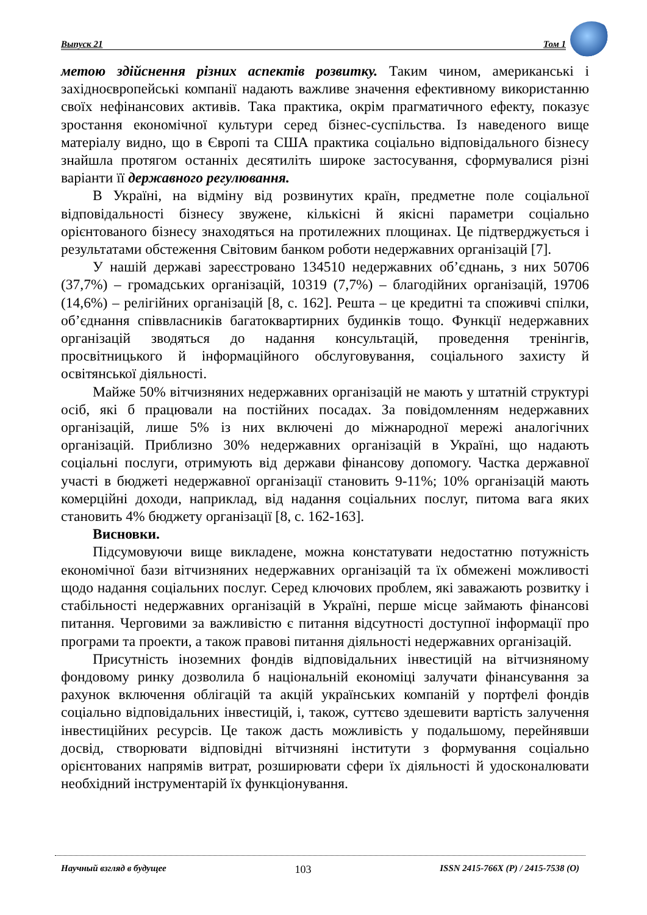Выпуск 21 Том 1
метою здійснення різних аспектів розвитку. Таким чином, американські і західноєвропейські компанії надають важливе значення ефективному використанню своїх нефінансових активів. Така практика, окрім прагматичного ефекту, показує зростання економічної культури серед бізнес-суспільства. Із наведеного вище матеріалу видно, що в Європі та США практика соціально відповідального бізнесу знайшла протягом останніх десятиліть широке застосування, сформувалися різні варіанти її державного регулювання.
В Україні, на відміну від розвинутих країн, предметне поле соціальної відповідальності бізнесу звужене, кількісні й якісні параметри соціально орієнтованого бізнесу знаходяться на протилежних площинах. Це підтверджується і результатами обстеження Світовим банком роботи недержавних організацій [7].
У нашій державі зареєстровано 134510 недержавних об’єднань, з них 50706 (37,7%) – громадських організацій, 10319 (7,7%) – благодійних організацій, 19706 (14,6%) – релігійних організацій [8, с. 162]. Решта – це кредитні та споживчі спілки, об’єднання співвласників багатоквартирних будинків тощо. Функції недержавних організацій зводяться до надання консультацій, проведення тренінгів, просвітницького й інформаційного обслуговування, соціального захисту й освітянської діяльності.
Майже 50% вітчизняних недержавних організацій не мають у штатній структурі осіб, які б працювали на постійних посадах. За повідомленням недержавних організацій, лише 5% із них включені до міжнародної мережі аналогічних організацій. Приблизно 30% недержавних організацій в Україні, що надають соціальні послуги, отримують від держави фінансову допомогу. Частка державної участі в бюджеті недержавної організації становить 9-11%; 10% організацій мають комерційні доходи, наприклад, від надання соціальних послуг, питома вага яких становить 4% бюджету організації [8, с. 162-163].
Висновки.
Підсумовуючи вище викладене, можна констатувати недостатню потужність економічної бази вітчизняних недержавних організацій та їх обмежені можливості щодо надання соціальних послуг. Серед ключових проблем, які заважають розвитку і стабільності недержавних організацій в Україні, перше місце займають фінансові питання. Черговими за важливістю є питання відсутності доступної інформації про програми та проекти, а також правові питання діяльності недержавних організацій.
Присутність іноземних фондів відповідальних інвестицій на вітчизняному фондовому ринку дозволила б національній економіці залучати фінансування за рахунок включення облігацій та акцій українських компаній у портфелі фондів соціально відповідальних інвестицій, і, також, суттєво здешевити вартість залучення інвестиційних ресурсів. Це також дасть можливість у подальшому, перейнявши досвід, створювати відповідні вітчизняні інститути з формування соціально орієнтованих напрямів витрат, розширювати сфери їх діяльності й удосконалювати необхідний інструментарій їх функціонування.
Научный взгляд в будущее 103 ISSN 2415-766X (P) / 2415-7538 (O)